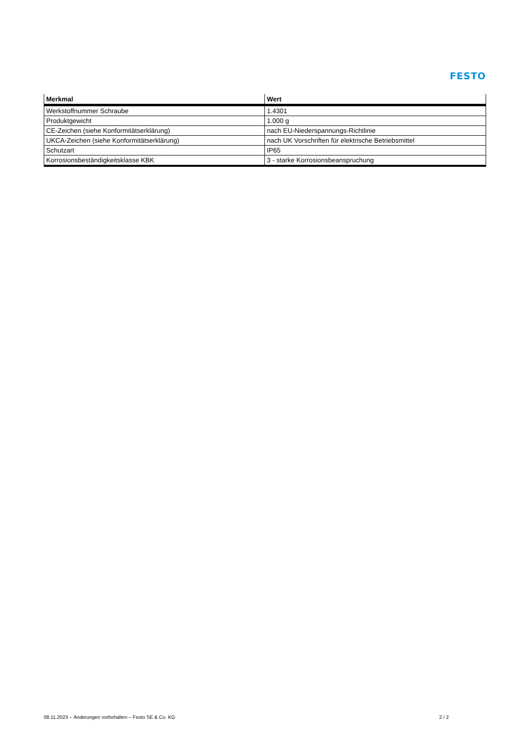FESTO
| Merkmal | Wert |
| --- | --- |
| Werkstoffnummer Schraube | 1.4301 |
| Produktgewicht | 1.000 g |
| CE-Zeichen (siehe Konformitätserklärung) | nach EU-Niederspannungs-Richtlinie |
| UKCA-Zeichen (siehe Konformitätserklärung) | nach UK Vorschriften für elektrische Betriebsmittel |
| Schutzart | IP65 |
| Korrosionsbeständigkeitsklasse KBK | 3 - starke Korrosionsbeanspruchung |
08.11.2023 – Änderungen vorbehalten – Festo SE & Co. KG 2 / 2